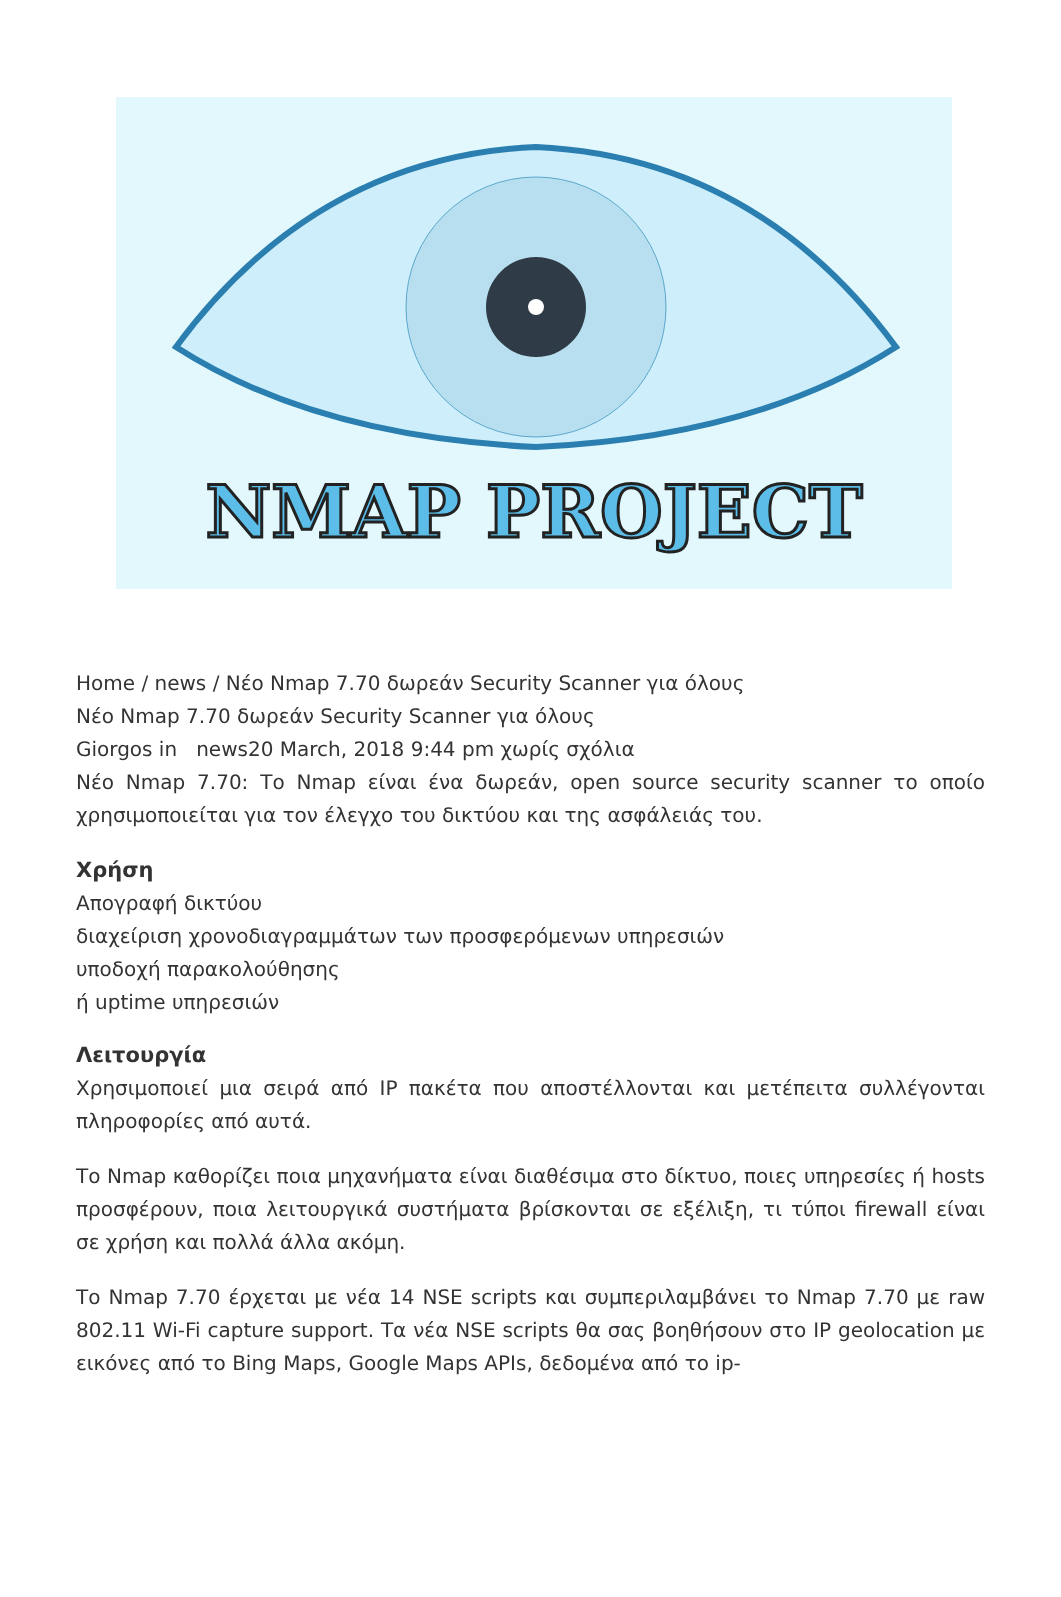NMAP PROJECT
Home / news / Νέο Nmap 7.70 δωρεάν Security Scanner για όλους
Νέο Nmap 7.70 δωρεάν Security Scanner για όλους
Giorgos in news20 March, 2018 9:44 pm χωρίς σχόλια
Νέο Nmap 7.70: Το Nmap είναι ένα δωρεάν, open source security scanner το οποίο χρησιμοποιείται για τον έλεγχο του δικτύου και της ασφάλειάς του.
Χρήση
Απογραφή δικτύου
διαχείριση χρονοδιαγραμμάτων των προσφερόμενων υπηρεσιών
υποδοχή παρακολούθησης
ή uptime υπηρεσιών
Λειτουργία
Χρησιμοποιεί μια σειρά από IP πακέτα που αποστέλλονται και μετέπειτα συλλέγονται πληροφορίες από αυτά.
Το Nmap καθορίζει ποια μηχανήματα είναι διαθέσιμα στο δίκτυο, ποιες υπηρεσίες ή hosts προσφέρουν, ποια λειτουργικά συστήματα βρίσκονται σε εξέλιξη, τι τύποι firewall είναι σε χρήση και πολλά άλλα ακόμη.
Το Nmap 7.70 έρχεται με νέα 14 NSE scripts και συμπεριλαμβάνει το Nmap 7.70 με raw 802.11 Wi-Fi capture support. Τα νέα NSE scripts θα σας βοηθήσουν στο IP geolocation με εικόνες από το Bing Maps, Google Maps APIs, δεδομένα από το ip-